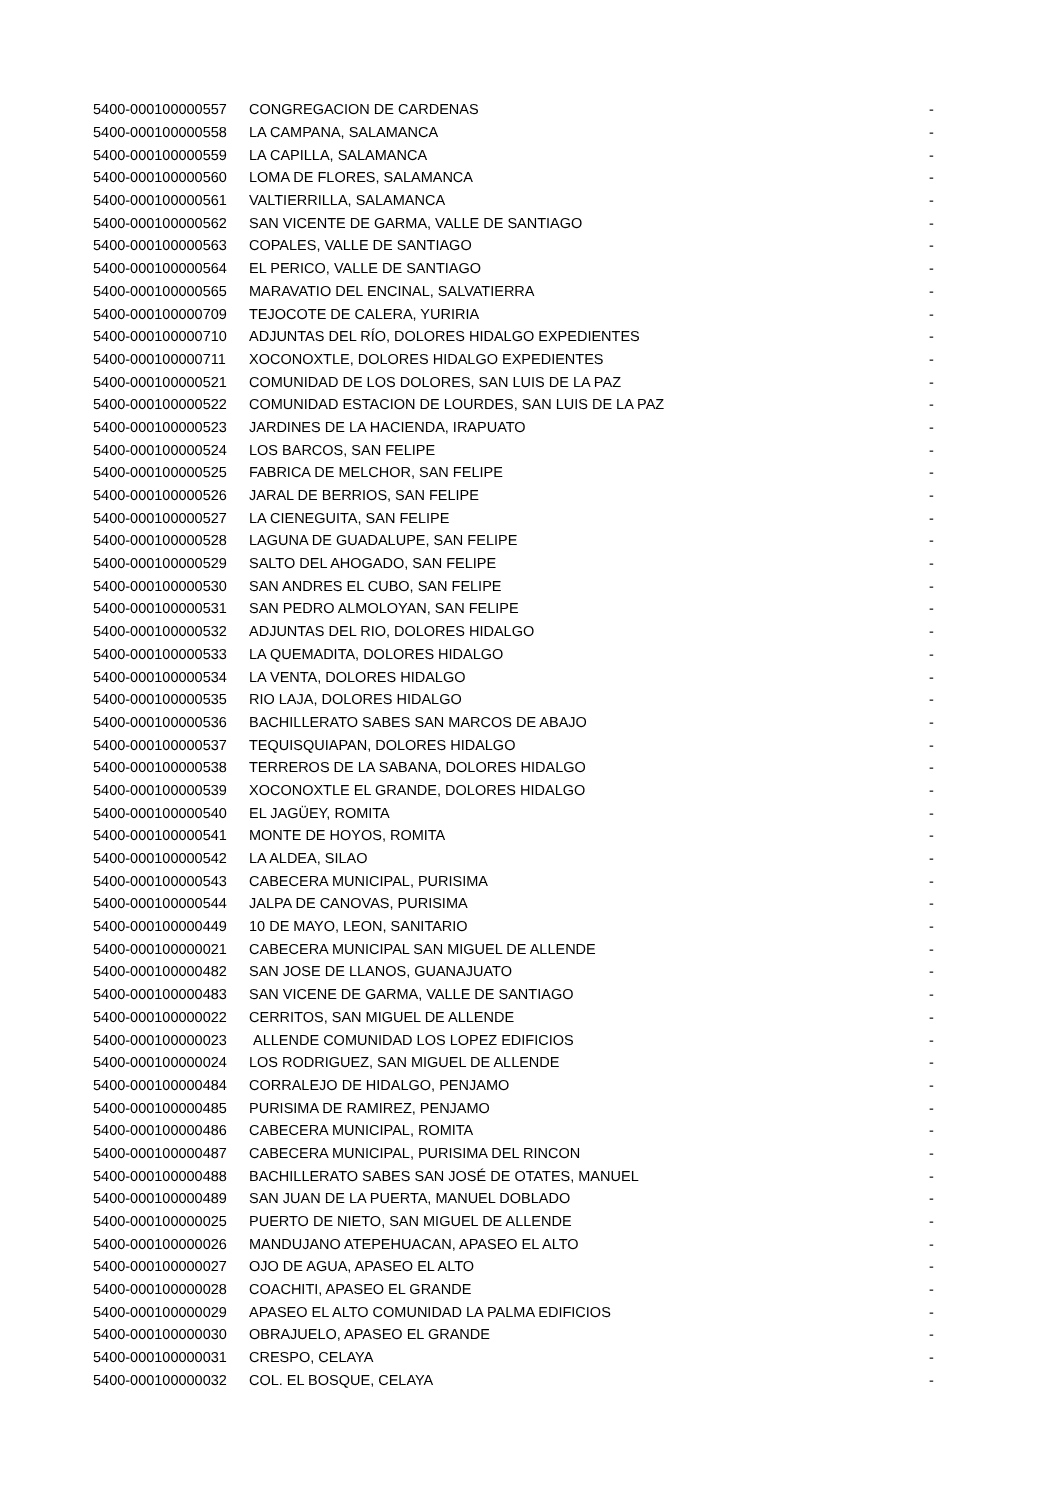| 5400-000100000557 | CONGREGACION DE CARDENAS | - |
| 5400-000100000558 | LA CAMPANA, SALAMANCA | - |
| 5400-000100000559 | LA CAPILLA, SALAMANCA | - |
| 5400-000100000560 | LOMA DE FLORES, SALAMANCA | - |
| 5400-000100000561 | VALTIERRILLA, SALAMANCA | - |
| 5400-000100000562 | SAN VICENTE DE GARMA, VALLE DE SANTIAGO | - |
| 5400-000100000563 | COPALES, VALLE DE SANTIAGO | - |
| 5400-000100000564 | EL PERICO, VALLE DE SANTIAGO | - |
| 5400-000100000565 | MARAVATIO DEL ENCINAL, SALVATIERRA | - |
| 5400-000100000709 | TEJOCOTE DE CALERA, YURIRIA | - |
| 5400-000100000710 | ADJUNTAS DEL RÍO, DOLORES HIDALGO EXPEDIENTES | - |
| 5400-000100000711 | XOCONOXTLE, DOLORES HIDALGO EXPEDIENTES | - |
| 5400-000100000521 | COMUNIDAD DE LOS DOLORES, SAN LUIS DE LA PAZ | - |
| 5400-000100000522 | COMUNIDAD ESTACION DE LOURDES, SAN LUIS DE LA PAZ | - |
| 5400-000100000523 | JARDINES DE LA HACIENDA, IRAPUATO | - |
| 5400-000100000524 | LOS BARCOS, SAN FELIPE | - |
| 5400-000100000525 | FABRICA DE MELCHOR, SAN FELIPE | - |
| 5400-000100000526 | JARAL DE BERRIOS, SAN FELIPE | - |
| 5400-000100000527 | LA CIENEGUITA, SAN FELIPE | - |
| 5400-000100000528 | LAGUNA DE GUADALUPE, SAN FELIPE | - |
| 5400-000100000529 | SALTO DEL AHOGADO, SAN FELIPE | - |
| 5400-000100000530 | SAN ANDRES EL CUBO, SAN FELIPE | - |
| 5400-000100000531 | SAN PEDRO ALMOLOYAN, SAN FELIPE | - |
| 5400-000100000532 | ADJUNTAS DEL RIO, DOLORES HIDALGO | - |
| 5400-000100000533 | LA QUEMADITA, DOLORES HIDALGO | - |
| 5400-000100000534 | LA VENTA, DOLORES HIDALGO | - |
| 5400-000100000535 | RIO LAJA, DOLORES HIDALGO | - |
| 5400-000100000536 | BACHILLERATO SABES SAN MARCOS DE ABAJO | - |
| 5400-000100000537 | TEQUISQUIAPAN, DOLORES HIDALGO | - |
| 5400-000100000538 | TERREROS DE LA SABANA, DOLORES HIDALGO | - |
| 5400-000100000539 | XOCONOXTLE EL GRANDE, DOLORES HIDALGO | - |
| 5400-000100000540 | EL JAGÜEY, ROMITA | - |
| 5400-000100000541 | MONTE DE HOYOS, ROMITA | - |
| 5400-000100000542 | LA ALDEA, SILAO | - |
| 5400-000100000543 | CABECERA MUNICIPAL, PURISIMA | - |
| 5400-000100000544 | JALPA DE CANOVAS, PURISIMA | - |
| 5400-000100000449 | 10 DE MAYO, LEON, SANITARIO | - |
| 5400-000100000021 | CABECERA MUNICIPAL SAN MIGUEL DE ALLENDE | - |
| 5400-000100000482 | SAN JOSE DE LLANOS, GUANAJUATO | - |
| 5400-000100000483 | SAN VICENE DE GARMA, VALLE DE SANTIAGO | - |
| 5400-000100000022 | CERRITOS, SAN MIGUEL DE ALLENDE | - |
| 5400-000100000023 | ALLENDE COMUNIDAD LOS LOPEZ EDIFICIOS | - |
| 5400-000100000024 | LOS RODRIGUEZ, SAN MIGUEL DE ALLENDE | - |
| 5400-000100000484 | CORRALEJO DE HIDALGO, PENJAMO | - |
| 5400-000100000485 | PURISIMA DE RAMIREZ, PENJAMO | - |
| 5400-000100000486 | CABECERA MUNICIPAL, ROMITA | - |
| 5400-000100000487 | CABECERA MUNICIPAL, PURISIMA DEL RINCON | - |
| 5400-000100000488 | BACHILLERATO SABES SAN JOSÉ DE OTATES, MANUEL | - |
| 5400-000100000489 | SAN JUAN DE LA PUERTA, MANUEL DOBLADO | - |
| 5400-000100000025 | PUERTO DE NIETO, SAN MIGUEL DE ALLENDE | - |
| 5400-000100000026 | MANDUJANO ATEPEHUACAN, APASEO EL ALTO | - |
| 5400-000100000027 | OJO DE AGUA, APASEO EL ALTO | - |
| 5400-000100000028 | COACHITI, APASEO EL GRANDE | - |
| 5400-000100000029 | APASEO EL ALTO COMUNIDAD LA PALMA EDIFICIOS | - |
| 5400-000100000030 | OBRAJUELO, APASEO EL GRANDE | - |
| 5400-000100000031 | CRESPO, CELAYA | - |
| 5400-000100000032 | COL. EL BOSQUE, CELAYA | - |